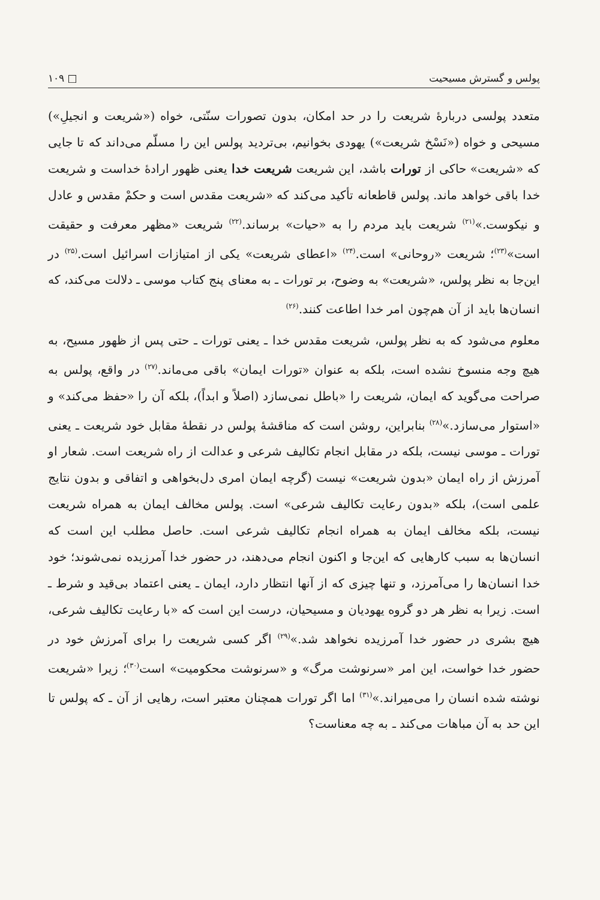پولس و گسترش مسیحیت □ ۱۰۹
متعدد پولسی دربارهٔ شریعت را در حد امکان، بدون تصورات سنّتی، خواه («شریعت و انجیلِ») مسیحی و خواه («نَسْخ شریعت») یهودی بخوانیم، بی‌تردید پولس این را مسلّم می‌داند که تا جایی که «شریعت» حاکی از تورات باشد، این شریعت شریعت خدا یعنی ظهور ارادهٔ خداست و شریعت خدا باقی خواهد ماند. پولس قاطعانه تأکید می‌کند که «شریعت مقدس است و حکمْ مقدس و عادل و نیکوست.»<sup>(۲۱)</sup> شریعت باید مردم را به «حیات» برساند.<sup>(۲۲)</sup> شریعت «مظهر معرفت و حقیقت است»<sup>(۲۳)</sup>؛ شریعت «روحانی» است.<sup>(۲۴)</sup> «اعطای شریعت» یکی از امتیازات اسرائیل است.<sup>(۲۵)</sup> در این‌جا به نظر پولس، «شریعت» به وضوح، بر تورات ـ به معنای پنج کتاب موسی ـ دلالت می‌کند، که انسان‌ها باید از آن هم‌چون امر خدا اطاعت کنند.<sup>(۲۶)</sup>
معلوم می‌شود که به نظر پولس، شریعت مقدس خدا ـ یعنی تورات ـ حتی پس از ظهور مسیح، به هیچ وجه منسوخ نشده است، بلکه به عنوان «تورات ایمان» باقی می‌ماند.<sup>(۲۷)</sup> در واقع، پولس به صراحت می‌گوید که ایمان، شریعت را «باطل نمی‌سازد (اصلاً و ابداً)، بلکه آن را «حفظ می‌کند» و «استوار می‌سازد.»<sup>(۲۸)</sup> بنابراین، روشن است که مناقشهٔ پولس در نقطهٔ مقابل خود شریعت ـ یعنی تورات ـ موسی نیست، بلکه در مقابل انجام تکالیف شرعی و عدالت از راه شریعت است. شعار او آمرزش از راه ایمان «بدون شریعت» نیست (گرچه ایمان امری دل‌بخواهی و اتفاقی و بدون نتایج علمی است)، بلکه «بدون رعایت تکالیف شرعی» است. پولس مخالف ایمان به همراه شریعت نیست، بلکه مخالف ایمان به همراه انجام تکالیف شرعی است. حاصل مطلب این است که انسان‌ها به سبب کارهایی که این‌جا و اکنون انجام می‌دهند، در حضور خدا آمرزیده نمی‌شوند؛ خود خدا انسان‌ها را می‌آمرزد، و تنها چیزی که از آنها انتظار دارد، ایمان ـ یعنی اعتماد بی‌قید و شرط ـ است. زیرا به نظر هر دو گروه یهودیان و مسیحیان، درست این است که «با رعایت تکالیف شرعی، هیچ بشری در حضور خدا آمرزیده نخواهد شد.»<sup>(۲۹)</sup> اگر کسی شریعت را برای آمرزش خود در حضور خدا خواست، این امر «سرنوشت مرگ» و «سرنوشت محکومیت» است<sup>(۳۰)</sup>؛ زیرا «شریعت نوشته شده انسان را می‌میراند.»<sup>(۳۱)</sup> اما اگر تورات همچنان معتبر است، رهایی از آن ـ که پولس تا این حد به آن مباهات می‌کند ـ به چه معناست؟